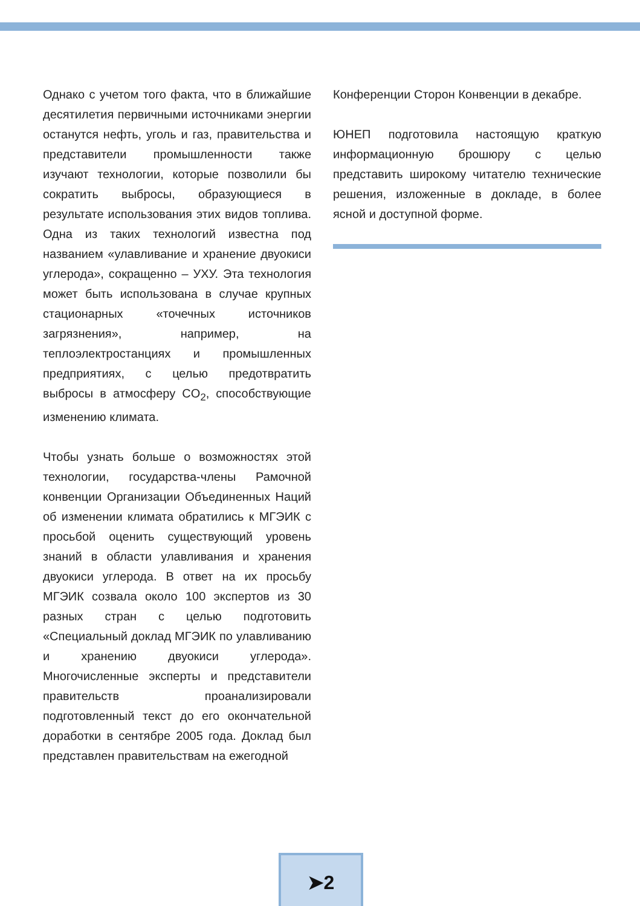Однако с учетом того факта, что в ближайшие десятилетия первичными источниками энергии останутся нефть, уголь и газ, правительства и представители промышленности также изучают технологии, которые позволили бы сократить выбросы, образующиеся в результате использования этих видов топлива. Одна из таких технологий известна под названием «улавливание и хранение двуокиси углерода», сокращенно – УХУ. Эта технология может быть использована в случае крупных стационарных «точечных источников загрязнения», например, на теплоэлектростанциях и промышленных предприятиях, с целью предотвратить выбросы в атмосферу CO<sub>2</sub>, способствующие изменению климата.
Чтобы узнать больше о возможностях этой технологии, государства-члены Рамочной конвенции Организации Объединенных Наций об изменении климата обратились к МГЭИК с просьбой оценить существующий уровень знаний в области улавливания и хранения двуокиси углерода. В ответ на их просьбу МГЭИК созвала около 100 экспертов из 30 разных стран с целью подготовить «Специальный доклад МГЭИК по улавливанию и хранению двуокиси углерода». Многочисленные эксперты и представители правительств проанализировали подготовленный текст до его окончательной доработки в сентябре 2005 года. Доклад был представлен правительствам на ежегодной
Конференции Сторон Конвенции в декабре.
ЮНЕП подготовила настоящую краткую информационную брошюру с целью представить широкому читателю технические решения, изложенные в докладе, в более ясной и доступной форме.
➤2